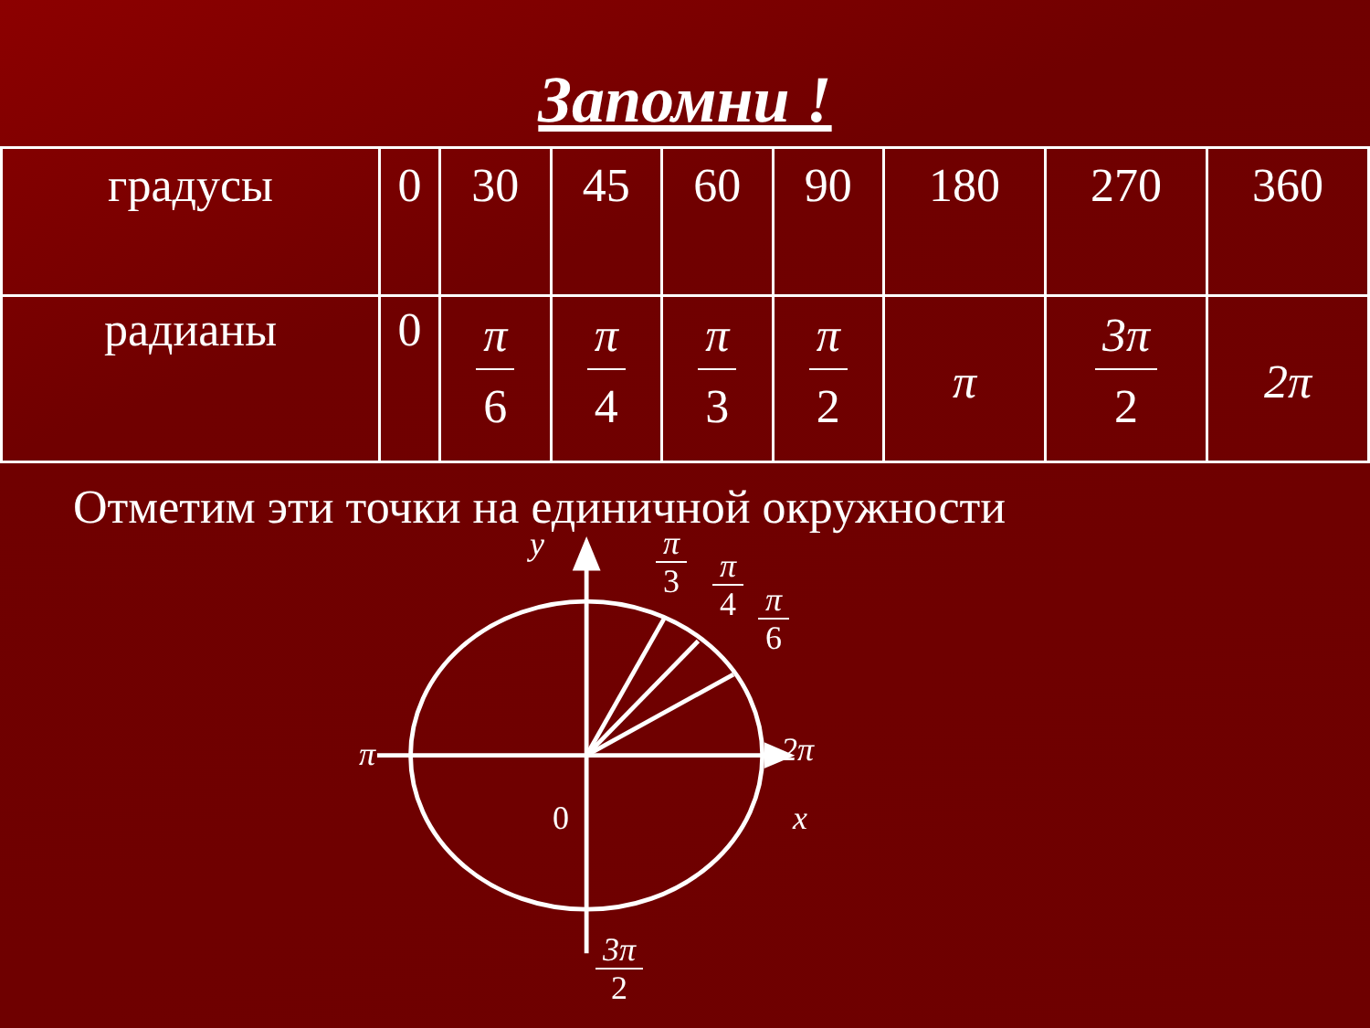Запомни !
| градусы | 0 | 30 | 45 | 60 | 90 | 180 | 270 | 360 |
| радианы | 0 | π 6 | π 4 | π 3 | π 2 | π | 3π 2 | 2π |
Отметим эти точки на единичной окружности
y π 3
π 4
π 6
π 2π
0 x
3π 2